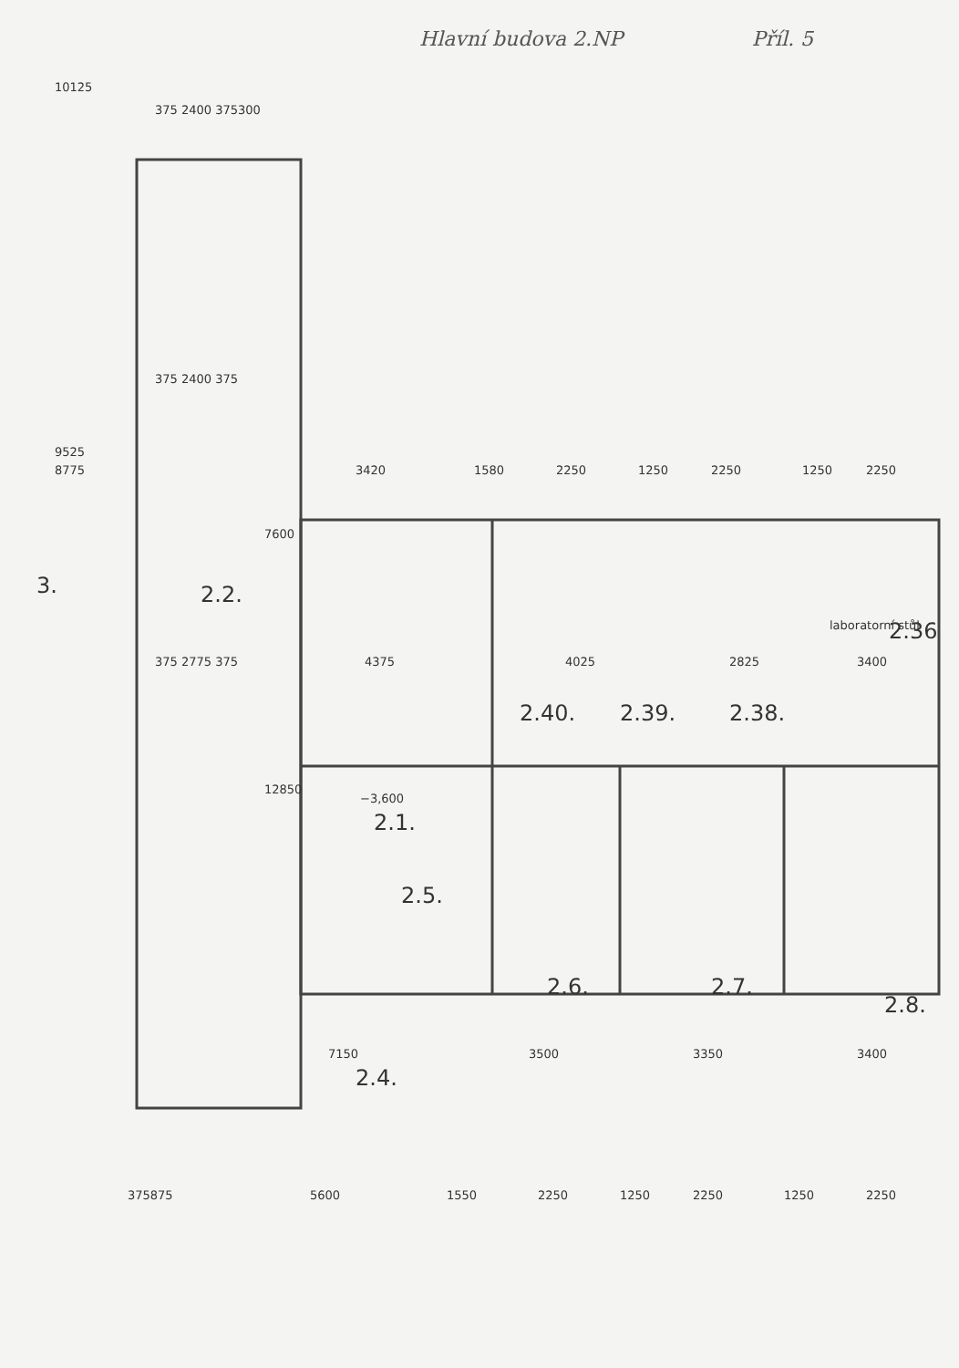Hlavní budova 2.NP Příl. 5
10125
375 2400 375300
375 2400 375
9525
8775
3420
1580
2250
1250
2250
1250
2250
375 2775 375
4375
4025
2825
3400
7150
3500
3350
3400
375875
5600
1550
2250
1250
2250
1250
2250
−3,600
laboratorní stůl
7600
12850
3.
2.2.
2.1.
2.40.
2.39.
2.38.
2.36
2.5.
2.6.
2.7.
2.8.
2.4.